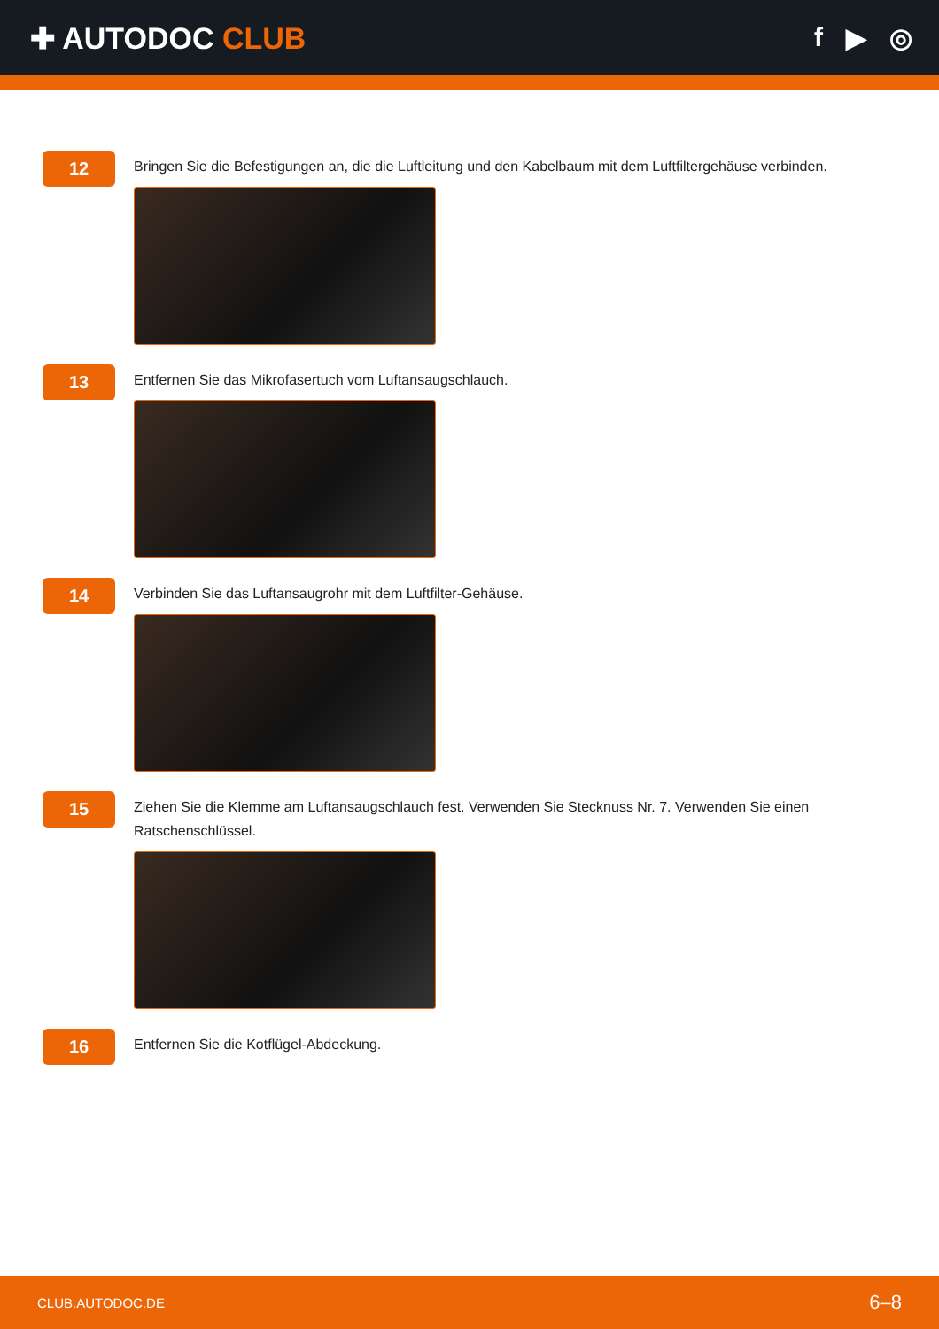✚ AUTODOC CLUB f ▶ ◎
12
Bringen Sie die Befestigungen an, die die Luftleitung und den Kabelbaum mit dem Luftfiltergehäuse verbinden.
13
Entfernen Sie das Mikrofasertuch vom Luftansaugschlauch.
14
Verbinden Sie das Luftansaugrohr mit dem Luftfilter-Gehäuse.
15
Ziehen Sie die Klemme am Luftansaugschlauch fest. Verwenden Sie Stecknuss Nr. 7. Verwenden Sie einen Ratschenschlüssel.
16
Entfernen Sie die Kotflügel-Abdeckung.
CLUB.AUTODOC.DE 6–8